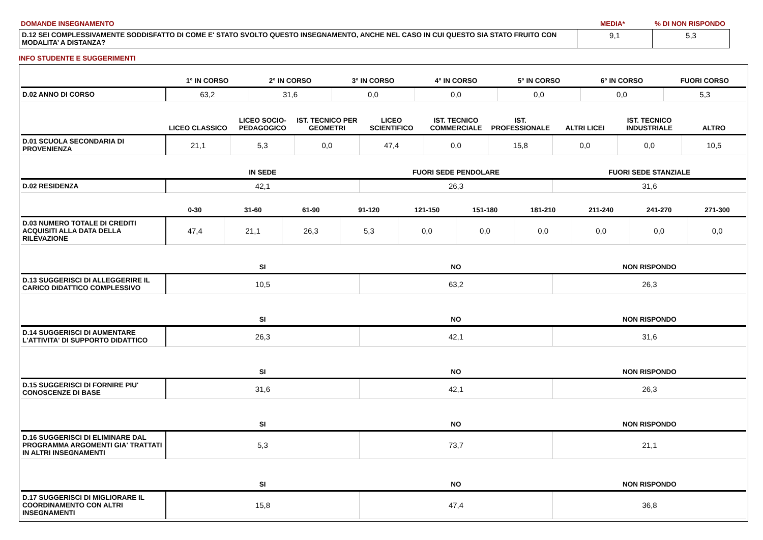| DOMANDE INSEGNAMENTO | MEDIA* | % DI NON RISPONDO |
| D.12 SEI COMPLESSIVAMENTE SODDISFATTO DI COME E' STATO SVOLTO QUESTO INSEGNAMENTO, ANCHE NEL CASO IN CUI QUESTO SIA STATO FRUITO CON MODALITA’ A DISTANZA? | 9,1 | 5,3 |
INFO STUDENTE E SUGGERIMENTI
| | 1° IN CORSO | 2° IN CORSO | 3° IN CORSO | 4° IN CORSO | 5° IN CORSO | 6° IN CORSO | FUORI CORSO |
| --- | --- | --- | --- | --- | --- | --- | --- |
| D.02 ANNO DI CORSO | 63,2 | 31,6 | 0,0 | 0,0 | 0,0 | 0,0 | 5,3 |
| | LICEO CLASSICO | LICEO SOCIO-PEDAGOGICO | IST. TECNICO PER GEOMETRI | LICEO SCIENTIFICO | IST. TECNICO COMMERCIALE | IST. PROFESSIONALE | ALTRI LICEI | IST. TECNICO INDUSTRIALE | ALTRO |
| --- | --- | --- | --- | --- | --- | --- | --- | --- | --- |
| D.01 SCUOLA SECONDARIA DI PROVENIENZA | 21,1 | 5,3 | 0,0 | 47,4 | 0,0 | 15,8 | 0,0 | 0,0 | 10,5 |
| | IN SEDE | FUORI SEDE PENDOLARE | FUORI SEDE STANZIALE |
| --- | --- | --- | --- |
| D.02 RESIDENZA | 42,1 | 26,3 | 31,6 |
| | 0-30 | 31-60 | 61-90 | 91-120 | 121-150 | 151-180 | 181-210 | 211-240 | 241-270 | 271-300 |
| --- | --- | --- | --- | --- | --- | --- | --- | --- | --- | --- |
| D.03 NUMERO TOTALE DI CREDITI ACQUISITI ALLA DATA DELLA RILEVAZIONE | 47,4 | 21,1 | 26,3 | 5,3 | 0,0 | 0,0 | 0,0 | 0,0 | 0,0 | 0,0 |
| | SI | NO | NON RISPONDO |
| --- | --- | --- | --- |
| D.13 SUGGERISCI DI ALLEGGERIRE IL CARICO DIDATTICO COMPLESSIVO | 10,5 | 63,2 | 26,3 |
| | SI | NO | NON RISPONDO |
| D.14 SUGGERISCI DI AUMENTARE L'ATTIVITA' DI SUPPORTO DIDATTICO | 26,3 | 42,1 | 31,6 |
| | SI | NO | NON RISPONDO |
| D.15 SUGGERISCI DI FORNIRE PIU' CONOSCENZE DI BASE | 31,6 | 42,1 | 26,3 |
| | SI | NO | NON RISPONDO |
| D.16 SUGGERISCI DI ELIMINARE DAL PROGRAMMA ARGOMENTI GIA' TRATTATI IN ALTRI INSEGNAMENTI | 5,3 | 73,7 | 21,1 |
| | SI | NO | NON RISPONDO |
| D.17 SUGGERISCI DI MIGLIORARE IL COORDINAMENTO CON ALTRI INSEGNAMENTI | 15,8 | 47,4 | 36,8 |